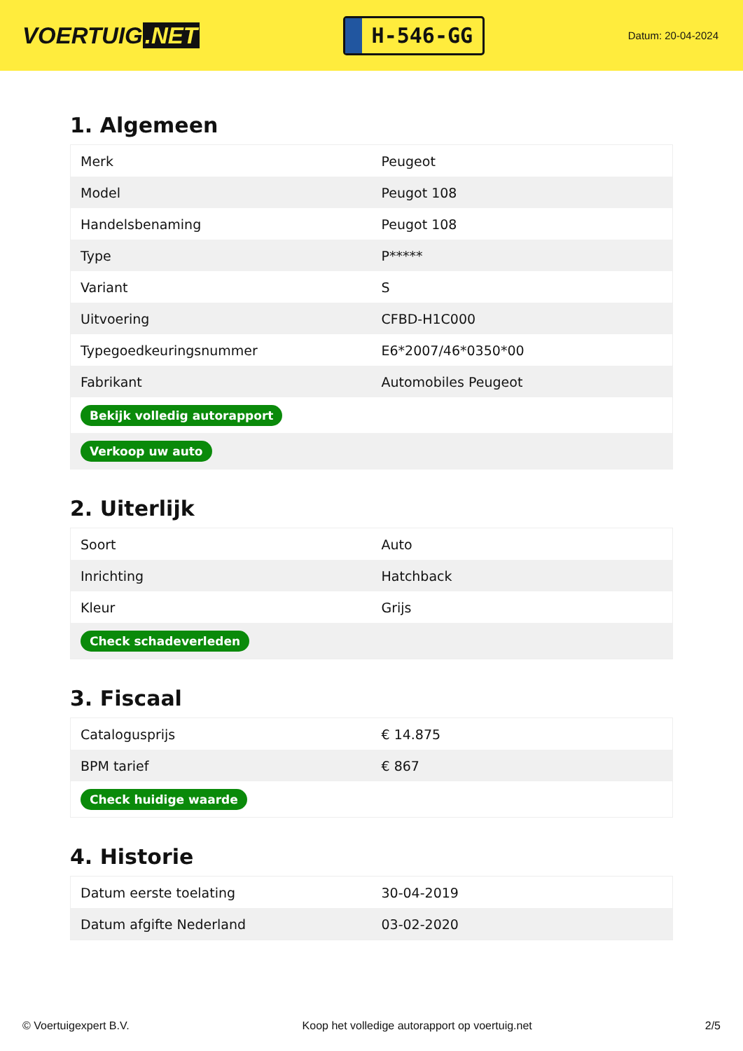VOERTUIG.NET
H-546-GG
Datum: 20-04-2024
1. Algemeen
| Merk | Peugeot |
| Model | Peugot 108 |
| Handelsbenaming | Peugot 108 |
| Type | P***** |
| Variant | S |
| Uitvoering | CFBD-H1C000 |
| Typegoedkeuringsnummer | E6*2007/46*0350*00 |
| Fabrikant | Automobiles Peugeot |
| Bekijk volledig autorapport | |
| Verkoop uw auto | |
2. Uiterlijk
| Soort | Auto |
| Inrichting | Hatchback |
| Kleur | Grijs |
| Check schadeverleden | |
3. Fiscaal
| Catalogusprijs | € 14.875 |
| BPM tarief | € 867 |
| Check huidige waarde | |
4. Historie
| Datum eerste toelating | 30-04-2019 |
| Datum afgifte Nederland | 03-02-2020 |
© Voertuigexpert B.V. Koop het volledige autorapport op voertuig.net 2/5